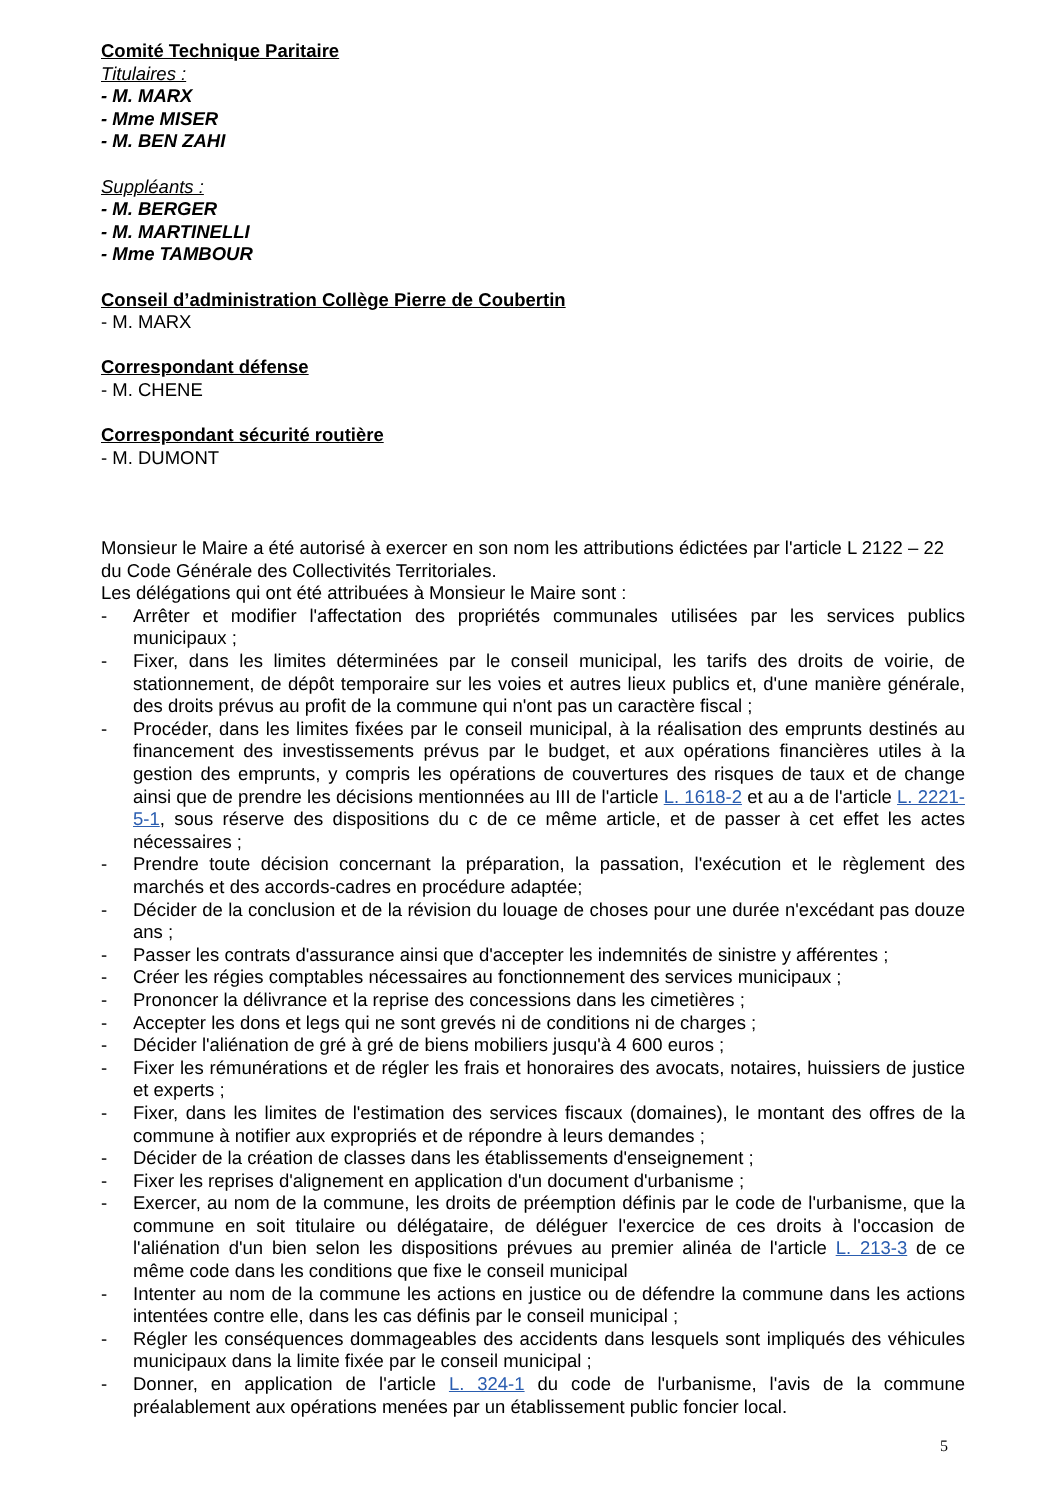Comité Technique Paritaire
Titulaires :
- M. MARX
- Mme MISER
- M. BEN ZAHI
Suppléants :
- M. BERGER
- M. MARTINELLI
- Mme TAMBOUR
Conseil d’administration Collège Pierre de Coubertin
- M. MARX
Correspondant défense
- M. CHENE
Correspondant sécurité routière
- M. DUMONT
Monsieur le Maire a été autorisé à exercer en son nom les attributions édictées par l'article L 2122 – 22 du Code Générale des Collectivités Territoriales.
Les délégations qui ont été attribuées à Monsieur le Maire sont :
- Arrêter et modifier l'affectation des propriétés communales utilisées par les services publics municipaux ;
- Fixer, dans les limites déterminées par le conseil municipal, les tarifs des droits de voirie, de stationnement, de dépôt temporaire sur les voies et autres lieux publics et, d'une manière générale, des droits prévus au profit de la commune qui n'ont pas un caractère fiscal ;
- Procéder, dans les limites fixées par le conseil municipal, à la réalisation des emprunts destinés au financement des investissements prévus par le budget, et aux opérations financières utiles à la gestion des emprunts, y compris les opérations de couvertures des risques de taux et de change ainsi que de prendre les décisions mentionnées au III de l'article L. 1618-2 et au a de l'article L. 2221-5-1, sous réserve des dispositions du c de ce même article, et de passer à cet effet les actes nécessaires ;
- Prendre toute décision concernant la préparation, la passation, l'exécution et le règlement des marchés et des accords-cadres en procédure adaptée;
- Décider de la conclusion et de la révision du louage de choses pour une durée n'excédant pas douze ans ;
- Passer les contrats d'assurance ainsi que d'accepter les indemnités de sinistre y afférentes ;
- Créer les régies comptables nécessaires au fonctionnement des services municipaux ;
- Prononcer la délivrance et la reprise des concessions dans les cimetières ;
- Accepter les dons et legs qui ne sont grevés ni de conditions ni de charges ;
- Décider l'aliénation de gré à gré de biens mobiliers jusqu'à 4 600 euros ;
- Fixer les rémunérations et de régler les frais et honoraires des avocats, notaires, huissiers de justice et experts ;
- Fixer, dans les limites de l'estimation des services fiscaux (domaines), le montant des offres de la commune à notifier aux expropriés et de répondre à leurs demandes ;
- Décider de la création de classes dans les établissements d'enseignement ;
- Fixer les reprises d'alignement en application d'un document d'urbanisme ;
- Exercer, au nom de la commune, les droits de préemption définis par le code de l'urbanisme, que la commune en soit titulaire ou délégataire, de déléguer l'exercice de ces droits à l'occasion de l'aliénation d'un bien selon les dispositions prévues au premier alinéa de l'article L. 213-3 de ce même code dans les conditions que fixe le conseil municipal
- Intenter au nom de la commune les actions en justice ou de défendre la commune dans les actions intentées contre elle, dans les cas définis par le conseil municipal ;
- Régler les conséquences dommageables des accidents dans lesquels sont impliqués des véhicules municipaux dans la limite fixée par le conseil municipal ;
- Donner, en application de l'article L. 324-1 du code de l'urbanisme, l'avis de la commune préalablement aux opérations menées par un établissement public foncier local.
5